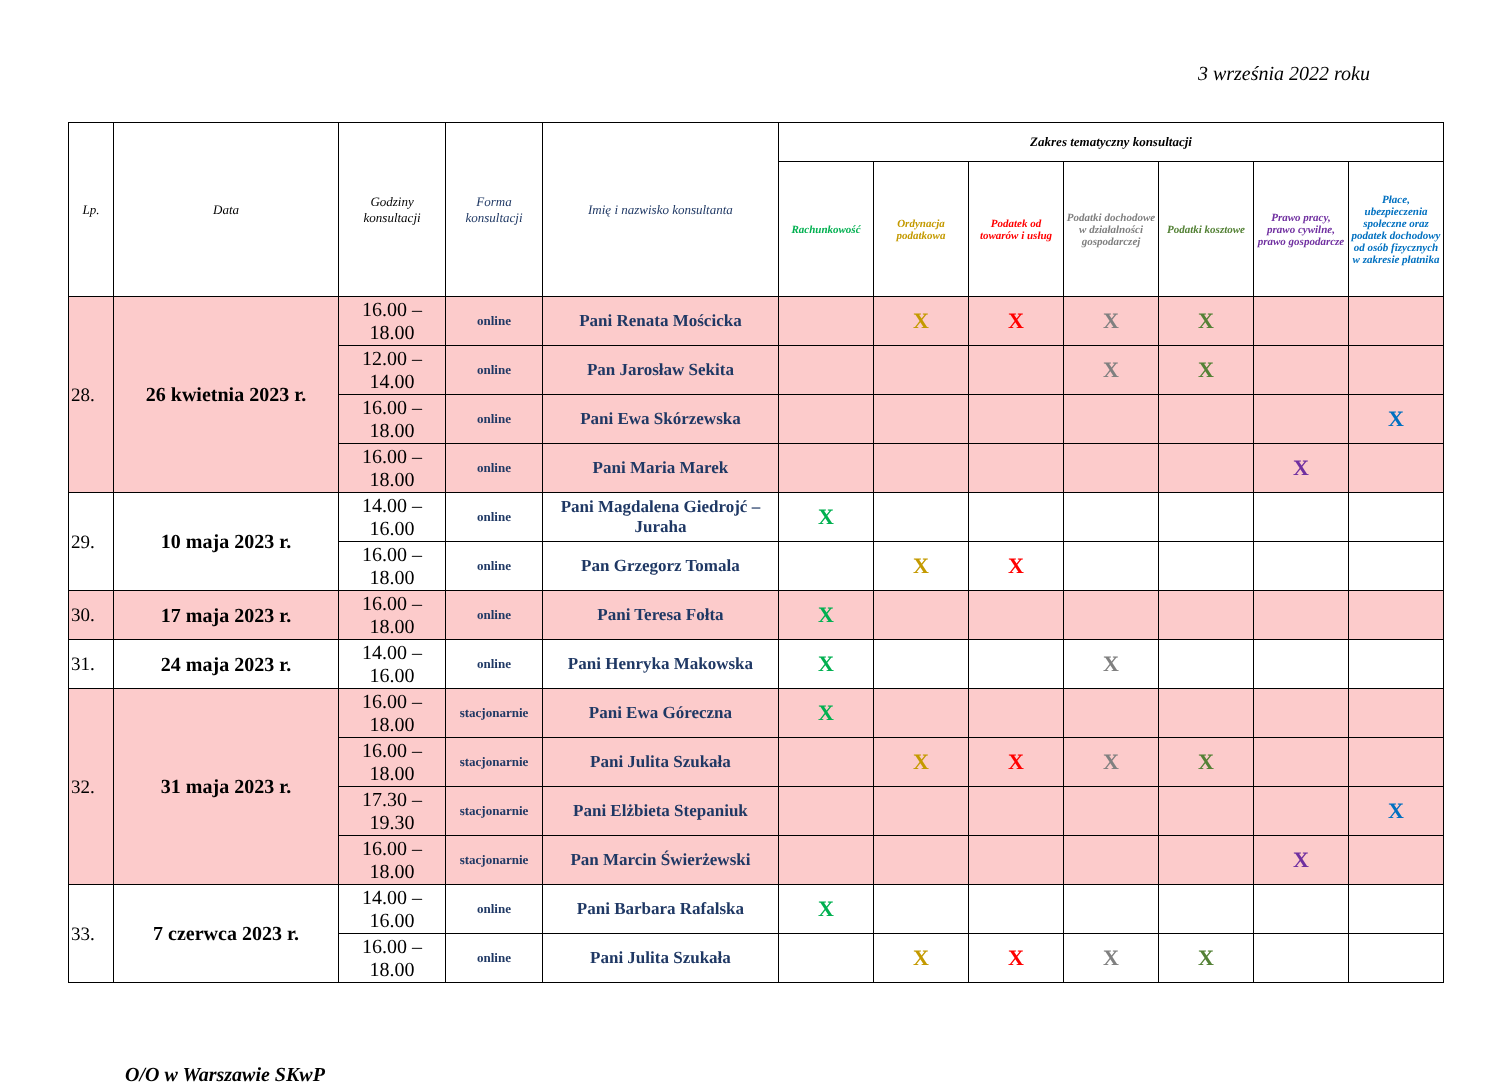3 września 2022 roku
| Lp. | Data | Godziny konsultacji | Forma konsultacji | Imię i nazwisko konsultanta | Zakres tematyczny konsultacji | | | | | | |
| --- | --- | --- | --- | --- | --- | --- | --- | --- | --- | --- | --- |
| | | | | | Rachunkowość | Ordynacja podatkowa | Podatek od towarów i usług | Podatki dochodowe w działalności gospodarczej | Podatki kosztowe | Prawo pracy, prawo cywilne, prawo gospodarcze | Płace, ubezpieczenia społeczne oraz podatek dochodowy od osób fizycznych w zakresie płatnika |
| 28. | 26 kwietnia 2023 r. | 16.00 – 18.00 | online | Pani Renata Mościcka | | X | X | X | X | | |
| | | 12.00 – 14.00 | online | Pan Jarosław Sekita | | | | X | X | | |
| | | 16.00 – 18.00 | online | Pani Ewa Skórzewska | | | | | | | X |
| | | 16.00 – 18.00 | online | Pani Maria Marek | | | | | | X | |
| 29. | 10 maja 2023 r. | 14.00 – 16.00 | online | Pani Magdalena Giedrojć – Juraha | X | | | | | | |
| | | 16.00 – 18.00 | online | Pan Grzegorz Tomala | | X | X | | | | |
| 30. | 17 maja 2023 r. | 16.00 – 18.00 | online | Pani Teresa Fołta | X | | | | | | |
| 31. | 24 maja 2023 r. | 14.00 – 16.00 | online | Pani Henryka Makowska | X | | | X | | | |
| 32. | 31 maja 2023 r. | 16.00 – 18.00 | stacjonarnie | Pani Ewa Góreczna | X | | | | | | |
| | | 16.00 – 18.00 | stacjonarnie | Pani Julita Szukała | | X | X | X | X | | |
| | | 17.30 – 19.30 | stacjonarnie | Pani Elżbieta Stepaniuk | | | | | | | X |
| | | 16.00 – 18.00 | stacjonarnie | Pan Marcin Świerżewski | | | | | | X | |
| 33. | 7 czerwca 2023 r. | 14.00 – 16.00 | online | Pani Barbara Rafalska | X | | | | | | |
| | | 16.00 – 18.00 | online | Pani Julita Szukała | | X | X | X | X | | |
O/O w Warszawie SKwP